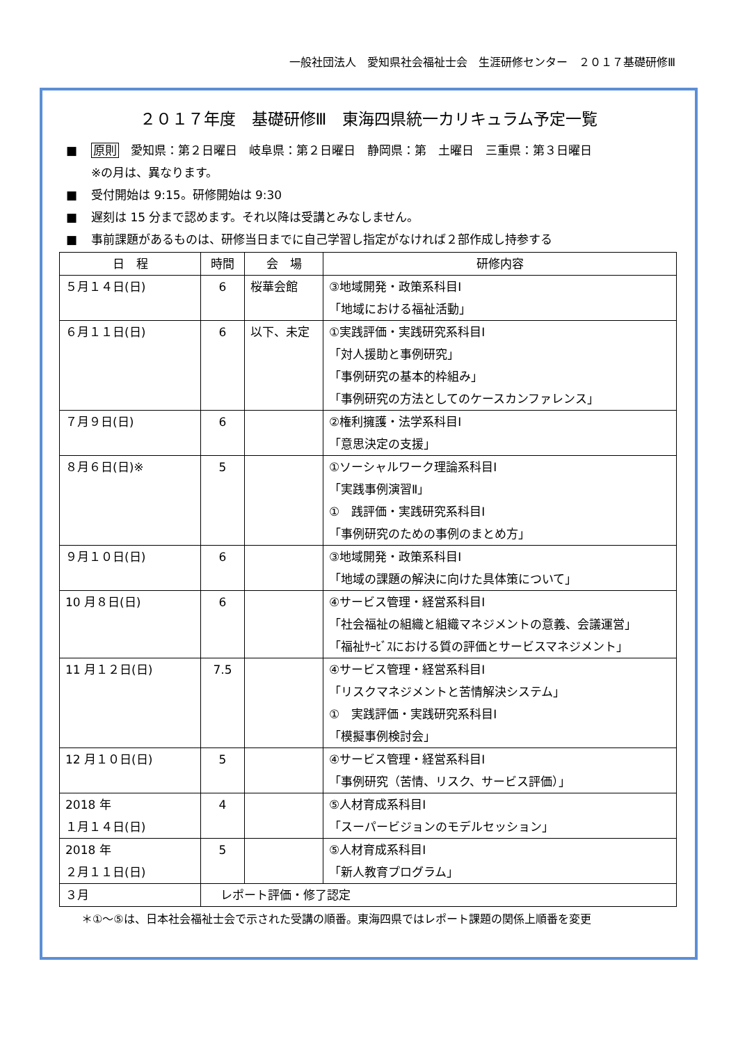一般社団法人　愛知県社会福祉士会　生涯研修センター　２０１７基礎研修Ⅲ
２０１７年度　基礎研修Ⅲ　東海四県統一カリキュラム予定一覧
■ 原則　愛知県：第２日曜日　岐阜県：第２日曜日　静岡県：第　土曜日　三重県：第３日曜日
※の月は、異なります。
■ 受付開始は 9:15。研修開始は 9:30
■ 遅刻は 15 分まで認めます。それ以降は受講とみなしません。
■ 事前課題があるものは、研修当日までに自己学習し指定がなければ２部作成し持参する
| 日 程 | 時間 | 会 場 | 研修内容 |
| --- | --- | --- | --- |
| ５月１４日(日) | 6 | 桜華会館 | ③地域開発・政策系科目Ⅰ 「地域における福祉活動」 |
| ６月１１日(日) | 6 | 以下、未定 | ①実践評価・実践研究系科目Ⅰ 「対人援助と事例研究」 「事例研究の基本的枠組み」 「事例研究の方法としてのケースカンファレンス」 |
| ７月９日(日) | 6 | | ②権利擁護・法学系科目Ⅰ 「意思決定の支援」 |
| ８月６日(日)※ | 5 | | ①ソーシャルワーク理論系科目Ⅰ 「実践事例演習Ⅱ」 ① 践評価・実践研究系科目Ⅰ 「事例研究のための事例のまとめ方」 |
| ９月１０日(日) | 6 | | ③地域開発・政策系科目Ⅰ 「地域の課題の解決に向けた具体策について」 |
| 10 月８日(日) | 6 | | ④サービス管理・経営系科目Ⅰ 「社会福祉の組織と組織マネジメントの意義、会議運営」 「福祉ｻｰﾋﾞｽにおける質の評価とサービスマネジメント」 |
| 11 月１２日(日) | 7.5 | | ④サービス管理・経営系科目Ⅰ 「リスクマネジメントと苦情解決システム」 ① 実践評価・実践研究系科目Ⅰ 「模擬事例検討会」 |
| 12 月１０日(日) | 5 | | ④サービス管理・経営系科目Ⅰ 「事例研究（苦情、リスク、サービス評価）」 |
| 2018 年 １月１４日(日) | 4 | | ⑤人材育成系科目Ⅰ 「スーパービジョンのモデルセッション」 |
| 2018 年 ２月１１日(日) | 5 | | ⑤人材育成系科目Ⅰ 「新人教育プログラム」 |
| ３月 | レポート評価・修了認定 | | |
＊①～⑤は、日本社会福祉士会で示された受講の順番。東海四県ではレポート課題の関係上順番を変更